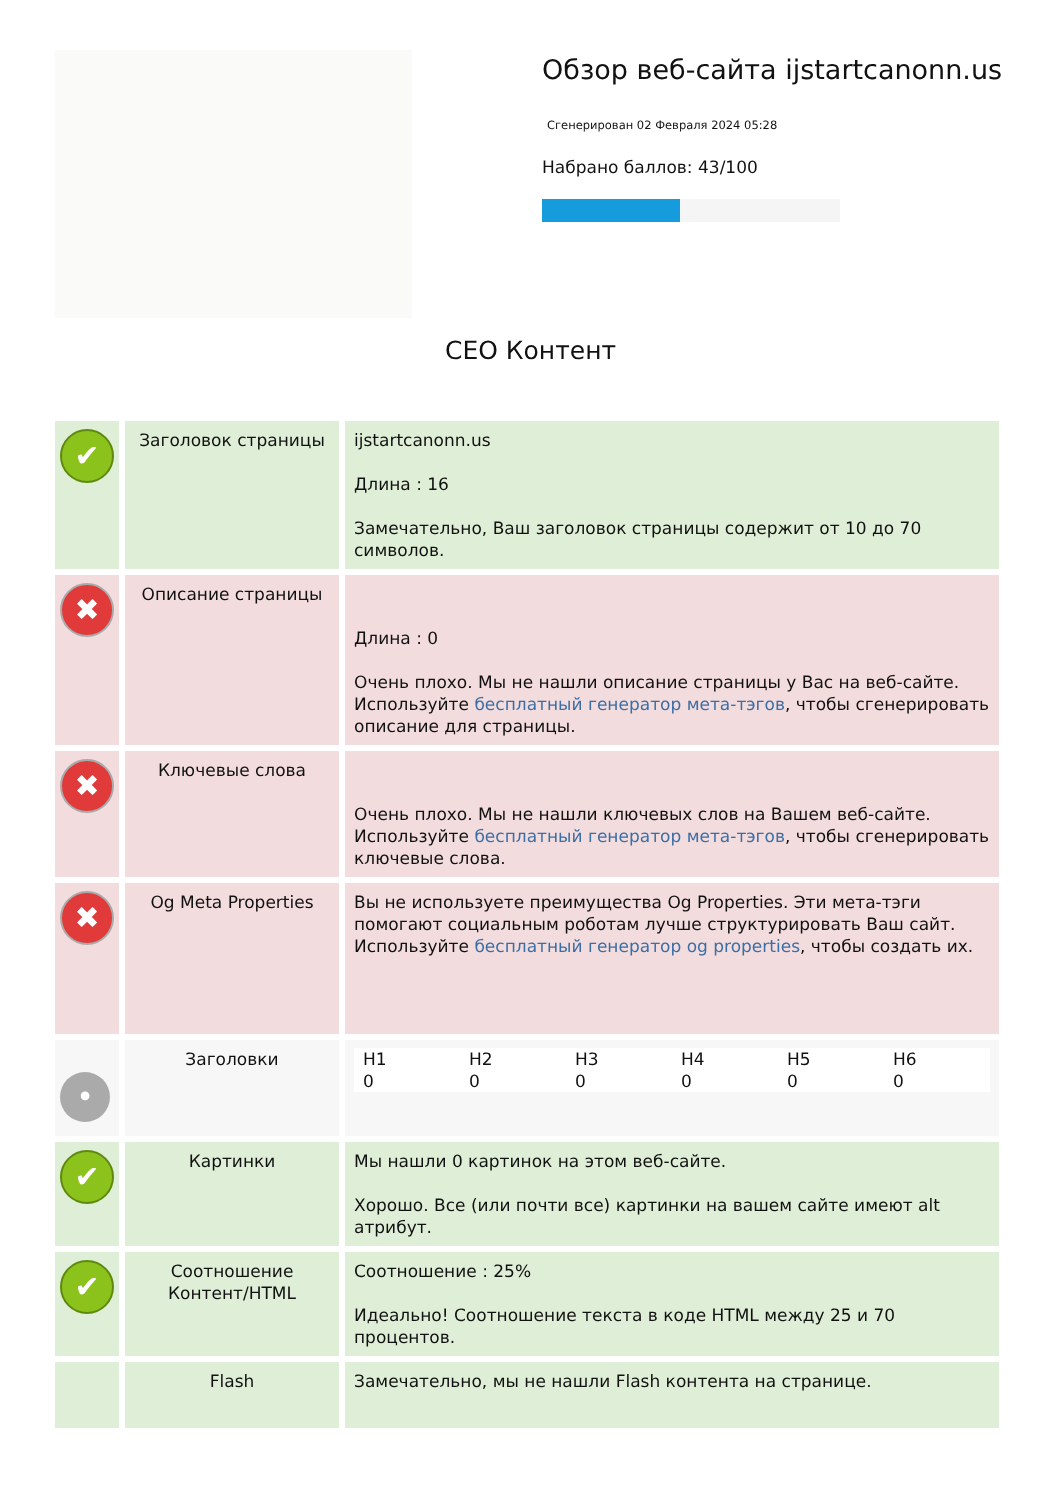Обзор веб-сайта ijstartcanonn.us
Сгенерирован 02 Февраля 2024 05:28
Набрано баллов: 43/100
СЕО Контент
| ✔ | Заголовок страницы | ijstartcanonn.us Длина : 16 Замечательно, Ваш заголовок страницы содержит от 10 до 70 символов. |
| ✖ | Описание страницы | Длина : 0 Очень плохо. Мы не нашли описание страницы у Вас на веб-сайте. Используйте бесплатный генератор мета-тэгов , чтобы сгенерировать описание для страницы. |
| ✖ | Ключевые слова | Очень плохо. Мы не нашли ключевых слов на Вашем веб-сайте. Используйте бесплатный генератор мета-тэгов , чтобы сгенерировать ключевые слова. |
| ✖ | Og Meta Properties | Вы не используете преимущества Og Properties. Эти мета-тэги помогают социальным роботам лучше структурировать Ваш сайт. Используйте бесплатный генератор og properties , чтобы создать их. |
| • | Заголовки | / H1 0 / H2 0 / H3 0 / H4 0 / H5 0 / H6 0 / |
| ✔ | Картинки | Мы нашли 0 картинок на этом веб-сайте. Хорошо. Все (или почти все) картинки на вашем сайте имеют alt атрибут. |
| ✔ | Соотношение Контент/HTML | Соотношение : 25% Идеально! Соотношение текста в коде HTML между 25 и 70 процентов. |
| | Flash | Замечательно, мы не нашли Flash контента на странице. |